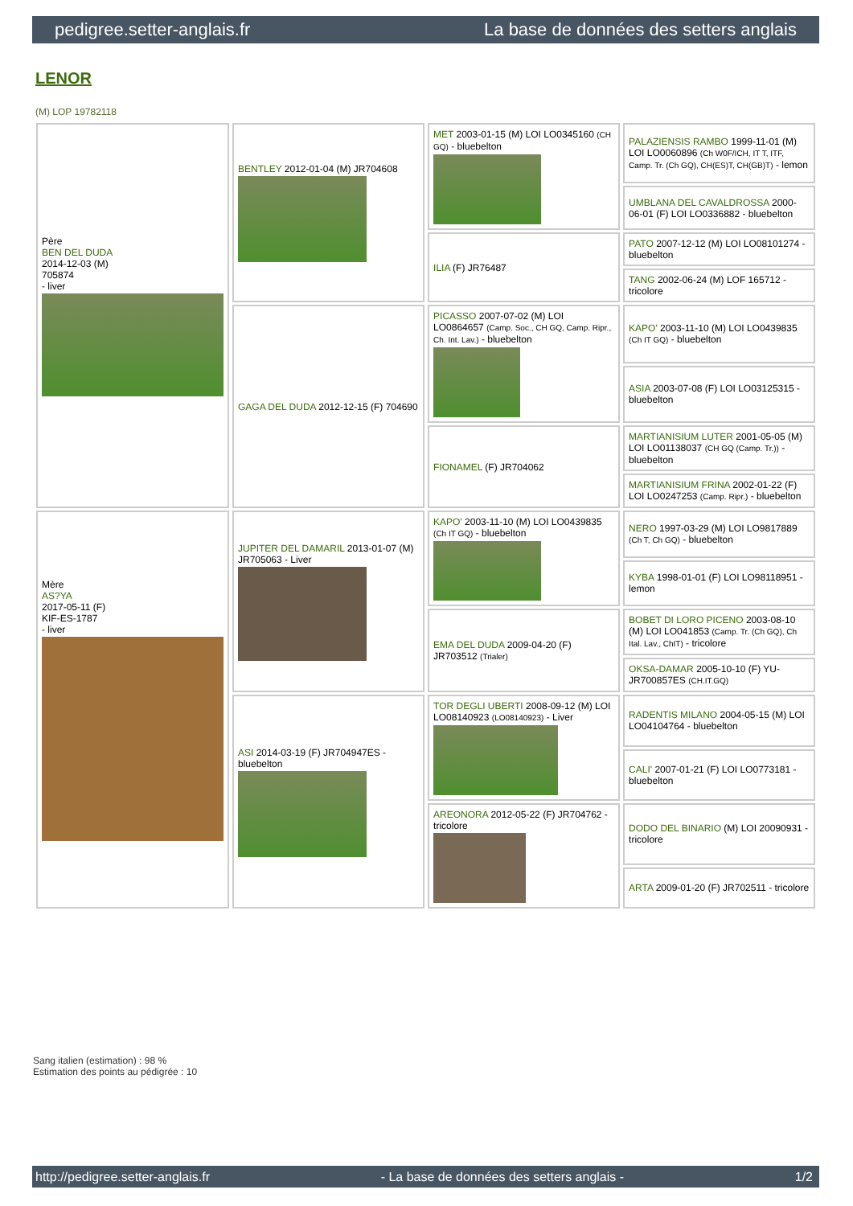pedigree.setter-anglais.fr La base de données des setters anglais
LENOR
(M) LOP 19782118
| Père BEN DEL DUDA 2014-12-03 (M) 705874 - liver | BENTLEY 2012-01-04 (M) JR704608 | MET 2003-01-15 (M) LOI LO0345160 (CH GQ) - bluebelton | PALAZIENSIS RAMBO 1999-11-01 (M) LOI LO0060896 (Ch W0F/ICH, IT T, ITF, Camp. Tr. (Ch GQ), CH(ES)T, CH(GB)T) - lemon |
| | | | UMBLANA DEL CAVALDROSSA 2000-06-01 (F) LOI LO0336882 - bluebelton |
| | | ILIA (F) JR76487 | PATO 2007-12-12 (M) LOI LO08101274 - bluebelton |
| | | | TANG 2002-06-24 (M) LOF 165712 - tricolore |
| | GAGA DEL DUDA 2012-12-15 (F) 704690 | PICASSO 2007-07-02 (M) LOI LO0864657 (Camp. Soc., CH GQ, Camp. Ripr., Ch. Int. Lav.) - bluebelton | KAPO' 2003-11-10 (M) LOI LO0439835 (Ch IT GQ) - bluebelton |
| | | | ASIA 2003-07-08 (F) LOI LO03125315 - bluebelton |
| | | FIONAMEL (F) JR704062 | MARTIANISIUM LUTER 2001-05-05 (M) LOI LO01138037 (CH GQ (Camp. Tr.)) - bluebelton |
| | | | MARTIANISIUM FRINA 2002-01-22 (F) LOI LO0247253 (Camp. Ripr.) - bluebelton |
| Mère AS?YA 2017-05-11 (F) KIF-ES-1787 - liver | JUPITER DEL DAMARIL 2013-01-07 (M) JR705063 - Liver | KAPO' 2003-11-10 (M) LOI LO0439835 (Ch IT GQ) - bluebelton | NERO 1997-03-29 (M) LOI LO9817889 (Ch T, Ch GQ) - bluebelton |
| | | | KYBA 1998-01-01 (F) LOI LO98118951 - lemon |
| | | EMA DEL DUDA 2009-04-20 (F) JR703512 (Trialer) | BOBET DI LORO PICENO 2003-08-10 (M) LOI LO041853 (Camp. Tr. (Ch GQ), Ch Ital. Lav., ChIT) - tricolore |
| | | | OKSA-DAMAR 2005-10-10 (F) YU-JR700857ES (CH.IT.GQ) |
| | ASI 2014-03-19 (F) JR704947ES - bluebelton | TOR DEGLI UBERTI 2008-09-12 (M) LOI LO08140923 (LO08140923) - Liver | RADENTIS MILANO 2004-05-15 (M) LOI LO04104764 - bluebelton |
| | | | CALI' 2007-01-21 (F) LOI LO0773181 - bluebelton |
| | | AREONORA 2012-05-22 (F) JR704762 - tricolore | DODO DEL BINARIO (M) LOI 20090931 - tricolore |
| | | | ARTA 2009-01-20 (F) JR702511 - tricolore |
Sang italien (estimation) : 98 %
Estimation des points au pédigrée : 10
http://pedigree.setter-anglais.fr - La base de données des setters anglais - 1/2